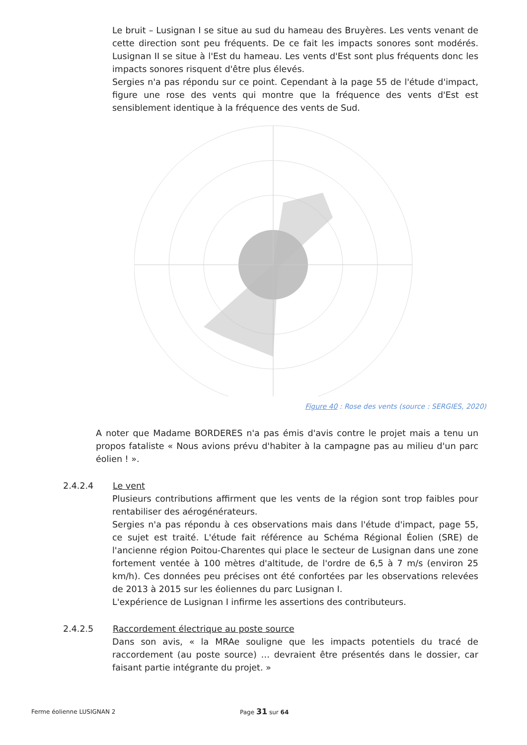Le bruit – Lusignan I se situe au sud du hameau des Bruyères. Les vents venant de cette direction sont peu fréquents. De ce fait les impacts sonores sont modérés. Lusignan II se situe à l'Est du hameau. Les vents d'Est sont plus fréquents donc les impacts sonores risquent d'être plus élevés.
Sergies n'a pas répondu sur ce point. Cependant à la page 55 de l'étude d'impact, figure une rose des vents qui montre que la fréquence des vents d'Est est sensiblement identique à la fréquence des vents de Sud.
Figure 40 : Rose des vents (source : SERGIES, 2020)
A noter que Madame BORDERES n'a pas émis d'avis contre le projet mais a tenu un propos fataliste « Nous avions prévu d'habiter à la campagne pas au milieu d'un parc éolien ! ».
2.4.2.4 Le vent
Plusieurs contributions affirment que les vents de la région sont trop faibles pour rentabiliser des aérogénérateurs.
Sergies n'a pas répondu à ces observations mais dans l'étude d'impact, page 55, ce sujet est traité. L'étude fait référence au Schéma Régional Éolien (SRE) de l'ancienne région Poitou-Charentes qui place le secteur de Lusignan dans une zone fortement ventée à 100 mètres d'altitude, de l'ordre de 6,5 à 7 m/s (environ 25 km/h). Ces données peu précises ont été confortées par les observations relevées de 2013 à 2015 sur les éoliennes du parc Lusignan I.
L'expérience de Lusignan I infirme les assertions des contributeurs.
2.4.2.5 Raccordement électrique au poste source
Dans son avis, « la MRAe souligne que les impacts potentiels du tracé de raccordement (au poste source) … devraient être présentés dans le dossier, car faisant partie intégrante du projet. »
Ferme éolienne LUSIGNAN 2 Page 31 sur 64